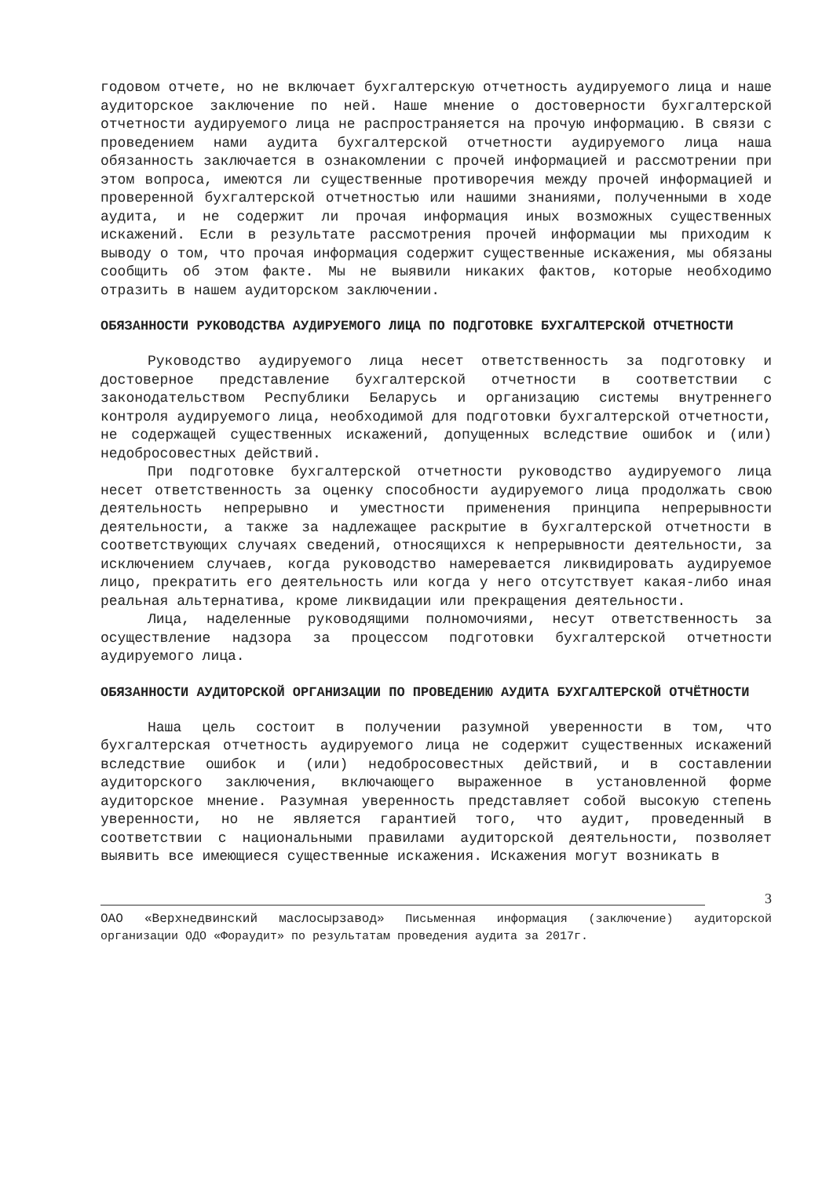годовом отчете, но не включает бухгалтерскую отчетность аудируемого лица и наше аудиторское заключение по ней. Наше мнение о достоверности бухгалтерской отчетности аудируемого лица не распространяется на прочую информацию. В связи с проведением нами аудита бухгалтерской отчетности аудируемого лица наша обязанность заключается в ознакомлении с прочей информацией и рассмотрении при этом вопроса, имеются ли существенные противоречия между прочей информацией и проверенной бухгалтерской отчетностью или нашими знаниями, полученными в ходе аудита, и не содержит ли прочая информация иных возможных существенных искажений. Если в результате рассмотрения прочей информации мы приходим к выводу о том, что прочая информация содержит существенные искажения, мы обязаны сообщить об этом факте. Мы не выявили никаких фактов, которые необходимо отразить в нашем аудиторском заключении.
ОБЯЗАННОСТИ РУКОВОДСТВА АУДИРУЕМОГО ЛИЦА ПО ПОДГОТОВКЕ БУХГАЛТЕРСКОЙ ОТЧЕТНОСТИ
Руководство аудируемого лица несет ответственность за подготовку и достоверное представление бухгалтерской отчетности в соответствии с законодательством Республики Беларусь и организацию системы внутреннего контроля аудируемого лица, необходимой для подготовки бухгалтерской отчетности, не содержащей существенных искажений, допущенных вследствие ошибок и (или) недобросовестных действий.
При подготовке бухгалтерской отчетности руководство аудируемого лица несет ответственность за оценку способности аудируемого лица продолжать свою деятельность непрерывно и уместности применения принципа непрерывности деятельности, а также за надлежащее раскрытие в бухгалтерской отчетности в соответствующих случаях сведений, относящихся к непрерывности деятельности, за исключением случаев, когда руководство намеревается ликвидировать аудируемое лицо, прекратить его деятельность или когда у него отсутствует какая-либо иная реальная альтернатива, кроме ликвидации или прекращения деятельности.
Лица, наделенные руководящими полномочиями, несут ответственность за осуществление надзора за процессом подготовки бухгалтерской отчетности аудируемого лица.
ОБЯЗАННОСТИ АУДИТОРСКОЙ ОРГАНИЗАЦИИ ПО ПРОВЕДЕНИЮ АУДИТА БУХГАЛТЕРСКОЙ ОТЧЁТНОСТИ
Наша цель состоит в получении разумной уверенности в том, что бухгалтерская отчетность аудируемого лица не содержит существенных искажений вследствие ошибок и (или) недобросовестных действий, и в составлении аудиторского заключения, включающего выраженное в установленной форме аудиторское мнение. Разумная уверенность представляет собой высокую степень уверенности, но не является гарантией того, что аудит, проведенный в соответствии с национальными правилами аудиторской деятельности, позволяет выявить все имеющиеся существенные искажения. Искажения могут возникать в
3
ОАО «Верхнедвинский маслосырзавод» Письменная информация (заключение) аудиторской организации ОДО «Фораудит» по результатам проведения аудита за 2017г.